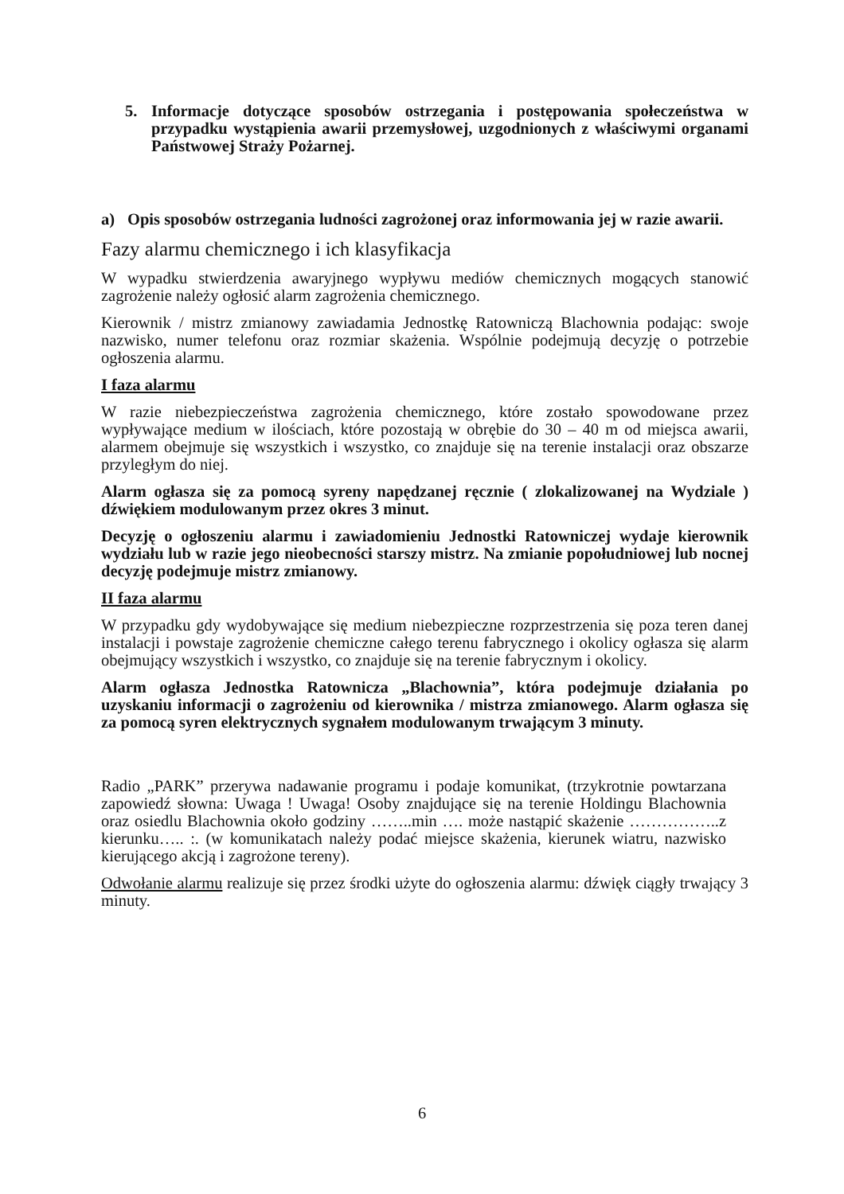5. Informacje dotyczące sposobów ostrzegania i postępowania społeczeństwa w przypadku wystąpienia awarii przemysłowej, uzgodnionych z właściwymi organami Państwowej Straży Pożarnej.
a) Opis sposobów ostrzegania ludności zagrożonej oraz informowania jej w razie awarii.
Fazy alarmu chemicznego i ich klasyfikacja
W wypadku stwierdzenia awaryjnego wypływu mediów chemicznych mogących stanowić zagrożenie należy ogłosić alarm zagrożenia chemicznego.
Kierownik / mistrz zmianowy zawiadamia Jednostkę Ratowniczą Blachownia podając: swoje nazwisko, numer telefonu oraz rozmiar skażenia. Wspólnie podejmują decyzję o potrzebie ogłoszenia alarmu.
I faza alarmu
W razie niebezpieczeństwa zagrożenia chemicznego, które zostało spowodowane przez wypływające medium w ilościach, które pozostają w obrębie do 30 – 40 m od miejsca awarii, alarmem obejmuje się wszystkich i wszystko, co znajduje się na terenie instalacji oraz obszarze przyległym do niej.
Alarm ogłasza się za pomocą syreny napędzanej ręcznie ( zlokalizowanej na Wydziale ) dźwiękiem modulowanym przez okres 3 minut.
Decyzję o ogłoszeniu alarmu i zawiadomieniu Jednostki Ratowniczej wydaje kierownik wydziału lub w razie jego nieobecności starszy mistrz. Na zmianie popołudniowej lub nocnej decyzję podejmuje mistrz zmianowy.
II faza alarmu
W przypadku gdy wydobywające się medium niebezpieczne rozprzestrzenia się poza teren danej instalacji i powstaje zagrożenie chemiczne całego terenu fabrycznego i okolicy ogłasza się alarm obejmujący wszystkich i wszystko, co znajduje się na terenie fabrycznym i okolicy.
Alarm ogłasza Jednostka Ratownicza „Blachownia”, która podejmuje działania po uzyskaniu informacji o zagrożeniu od kierownika / mistrza zmianowego. Alarm ogłasza się za pomocą syren elektrycznych sygnałem modulowanym trwającym 3 minuty.
Radio „PARK” przerywa nadawanie programu i podaje komunikat, (trzykrotnie powtarzana zapowiedź słowna: Uwaga ! Uwaga! Osoby znajdujące się na terenie Holdingu Blachownia oraz osiedlu Blachownia około godziny ……..min …. może nastąpić skażenie ……………..z kierunku….. :. (w komunikatach należy podać miejsce skażenia, kierunek wiatru, nazwisko kierującego akcją i zagrożone tereny).
Odwołanie alarmu realizuje się przez środki użyte do ogłoszenia alarmu: dźwięk ciągły trwający 3 minuty.
6